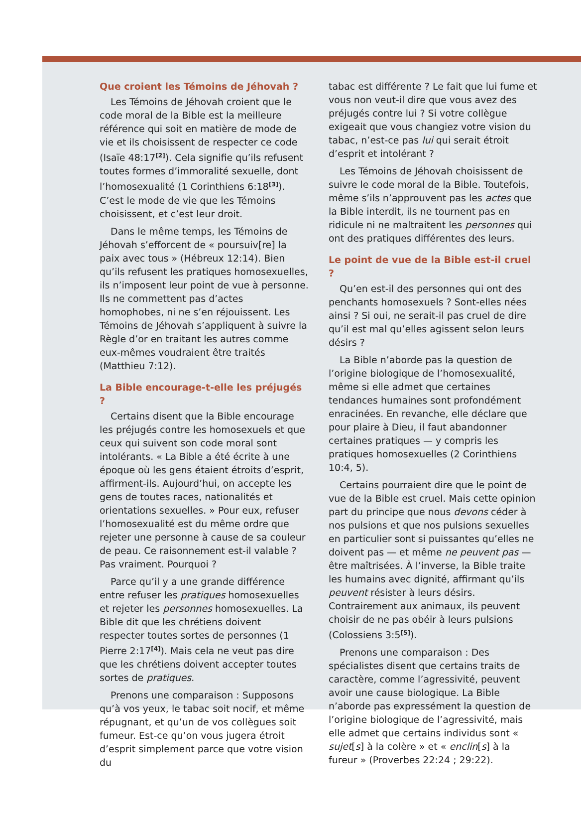Que croient les Témoins de Jéhovah ?
Les Témoins de Jéhovah croient que le code moral de la Bible est la meilleure référence qui soit en matière de mode de vie et ils choisissent de respecter ce code (Isaïe 48:17<sup>[2]</sup>). Cela signifie qu’ils refusent toutes formes d’immoralité sexuelle, dont l’homosexualité (1 Corinthiens 6:18<sup>[3]</sup>). C’est le mode de vie que les Témoins choisissent, et c’est leur droit.
Dans le même temps, les Témoins de Jéhovah s’efforcent de « poursuiv[re] la paix avec tous » (Hébreux 12:14). Bien qu’ils refusent les pratiques homosexuelles, ils n’imposent leur point de vue à personne. Ils ne commettent pas d’actes homophobes, ni ne s’en réjouissent. Les Témoins de Jéhovah s’appliquent à suivre la Règle d’or en traitant les autres comme eux-mêmes voudraient être traités (Matthieu 7:12).
La Bible encourage-t-elle les préjugés ?
Certains disent que la Bible encourage les préjugés contre les homosexuels et que ceux qui suivent son code moral sont intolérants. « La Bible a été écrite à une époque où les gens étaient étroits d’esprit, affirment-ils. Aujourd’hui, on accepte les gens de toutes races, nationalités et orientations sexuelles. » Pour eux, refuser l’homosexualité est du même ordre que rejeter une personne à cause de sa couleur de peau. Ce raisonnement est-il valable ? Pas vraiment. Pourquoi ?
Parce qu’il y a une grande différence entre refuser les pratiques homosexuelles et rejeter les personnes homosexuelles. La Bible dit que les chrétiens doivent respecter toutes sortes de personnes (1 Pierre 2:17<sup>[4]</sup>). Mais cela ne veut pas dire que les chrétiens doivent accepter toutes sortes de pratiques.
Prenons une comparaison : Supposons qu’à vos yeux, le tabac soit nocif, et même répugnant, et qu’un de vos collègues soit fumeur. Est-ce qu’on vous jugera étroit d’esprit simplement parce que votre vision du
tabac est différente ? Le fait que lui fume et vous non veut-il dire que vous avez des préjugés contre lui ? Si votre collègue exigeait que vous changiez votre vision du tabac, n’est-ce pas lui qui serait étroit d’esprit et intolérant ?
Les Témoins de Jéhovah choisissent de suivre le code moral de la Bible. Toutefois, même s’ils n’approuvent pas les actes que la Bible interdit, ils ne tournent pas en ridicule ni ne maltraitent les personnes qui ont des pratiques différentes des leurs.
Le point de vue de la Bible est-il cruel ?
Qu’en est-il des personnes qui ont des penchants homosexuels ? Sont-elles nées ainsi ? Si oui, ne serait-il pas cruel de dire qu’il est mal qu’elles agissent selon leurs désirs ?
La Bible n’aborde pas la question de l’origine biologique de l’homosexualité, même si elle admet que certaines tendances humaines sont profondément enracinées. En revanche, elle déclare que pour plaire à Dieu, il faut abandonner certaines pratiques — y compris les pratiques homosexuelles (2 Corinthiens 10:4, 5).
Certains pourraient dire que le point de vue de la Bible est cruel. Mais cette opinion part du principe que nous devons céder à nos pulsions et que nos pulsions sexuelles en particulier sont si puissantes qu’elles ne doivent pas — et même ne peuvent pas — être maîtrisées. À l’inverse, la Bible traite les humains avec dignité, affirmant qu’ils peuvent résister à leurs désirs. Contrairement aux animaux, ils peuvent choisir de ne pas obéir à leurs pulsions (Colossiens 3:5<sup>[5]</sup>).
Prenons une comparaison : Des spécialistes disent que certains traits de caractère, comme l’agressivité, peuvent avoir une cause biologique. La Bible n’aborde pas expressément la question de l’origine biologique de l’agressivité, mais elle admet que certains individus sont « sujet[s] à la colère » et « enclin[s] à la fureur » (Proverbes 22:24 ; 29:22).